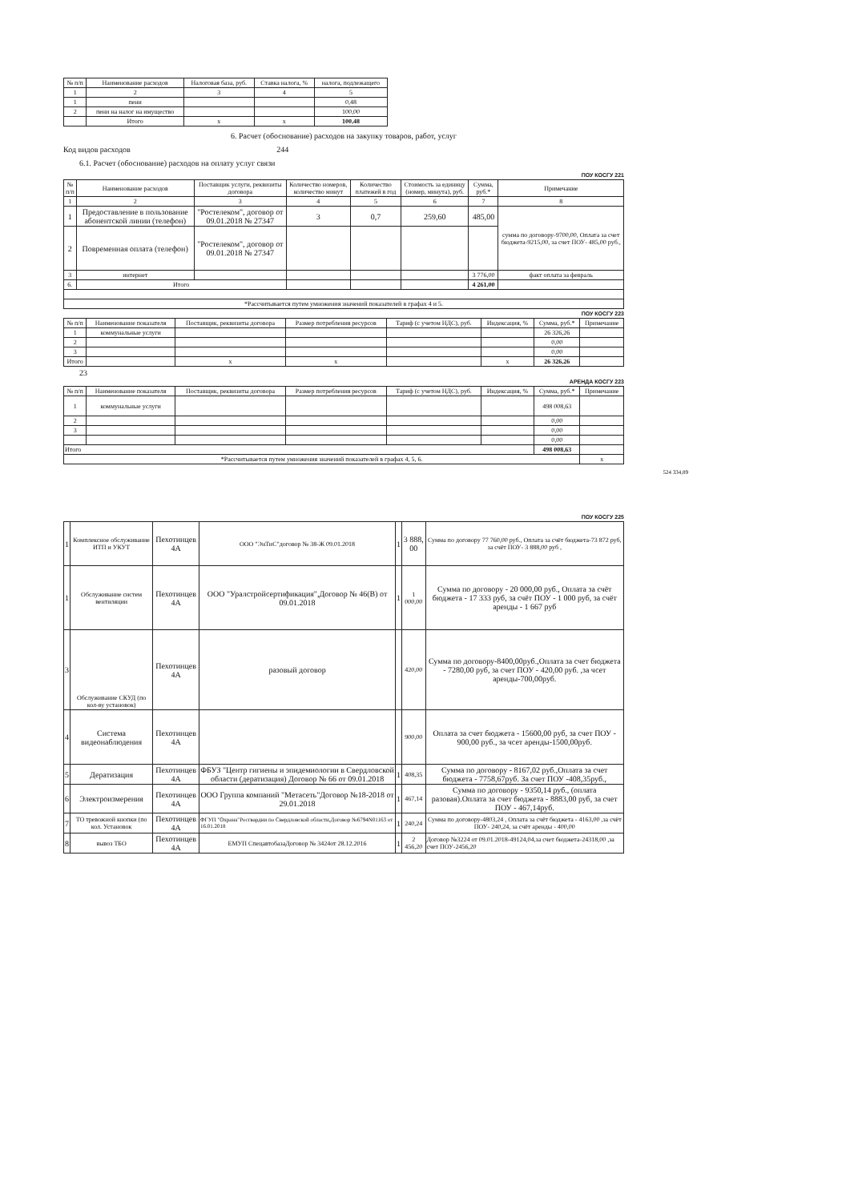| № п/п | Наименование расходов | Налоговая база, руб. | Ставка налога, % | налога, подлежащего |
| --- | --- | --- | --- | --- |
| 1 | 2 | 3 | 4 | 5 |
| 1 | пени | | | 0,48 |
| 2 | пени на налог на имущество | | | 100,00 |
| | Итого | х | х | 100,48 |
6. Расчет (обоснование) расходов на закупку товаров, работ, услуг
Код видов расходов 244
6.1. Расчет (обоснование) расходов на оплату услуг связи
ПОУ КОСГУ 221
| № п/п | Наименование расходов | Поставщик услуги, реквизиты договора | Количество номеров, количество минут | Количество платежей в год | Стоимость за единицу (номер, минута), руб. | Сумма, руб.* | Примечание |
| --- | --- | --- | --- | --- | --- | --- | --- |
| 1 | 2 | 3 | 4 | 5 | 6 | 7 | 8 |
| 1 | Предоставление в пользование абонентской линии (телефон) | "Ростелеком", договор от 09.01.2018 № 27347 | 3 | 0,7 | 259,60 | 485,00 | сумма по договору-9700,00, Оплата за счет бюджета-9215,00, за счет ПОУ- 485,00 руб., |
| 2 | Повременная оплата (телефон) | "Ростелеком", договор от 09.01.2018 № 27347 | | | | | |
| 3 | интернет | | | | | 3 776,00 | факт оплата за февраль |
| 6. | Итого | | | | | 4 261,00 | |
| *Рассчитывается путем умножения значений показателей в графах 4 и 5. | | | | | | | |
ПОУ КОСГУ 223
| № п/п | Наименование показателя | Поставщик, реквизиты договора | Размер потребления ресурсов | Тариф (с учетом НДС), руб. | Индексация, % | Сумма, руб.* | Примечание |
| --- | --- | --- | --- | --- | --- | --- | --- |
| 1 | коммунальные услуги | | | | | 26 326,26 | |
| 2 | | | | | | 0,00 | |
| 3 | | | | | | 0,00 | |
| Итого | | х | х | | х | 26 326,26 | |
23
АРЕНДА КОСГУ 223
| № п/п | Наименование показателя | Поставщик, реквизиты договора | Размер потребления ресурсов | Тариф (с учетом НДС), руб. | Индексация, % | Сумма, руб.* | Примечание |
| --- | --- | --- | --- | --- | --- | --- | --- |
| 1 | коммунальные услуги | | | | | 498 008,63 | |
| 2 | | | | | | 0,00 | |
| 3 | | | | | | 0,00 | |
| | | | | | | 0,00 | |
| Итого | | | | | | 498 008,63 | |
| *Рассчитывается путем умножения значений показателей в графах 4, 5, 6. | | | | | | | х |
524 334,89
ПОУ КОСГУ 225
| 1 | Комплексное обслуживание ИТП и УКУТ | Пехотинцев 4А | ООО "ЭнТиС"договор № 38-Ж 09.01.2018 | 1 | 3 888, 00 | Сумма по договору 77 760,00 руб., Оплата за счёт бюджета-73 872 руб, за счёт ПОУ- 3 888,00 руб , |
| 1 | Обслуживание систем вентиляции | Пехотинцев 4А | ООО "Уралстройсертификация",Договор № 46(В) от 09.01.2018 | 1 | 1 000,00 | Сумма по договору - 20 000,00 руб., Оплата за счёт бюджета - 17 333 руб, за счёт ПОУ - 1 000 руб, за счёт аренды - 1 667 руб |
| 3 | Обслуживание СКУД (по кол-ву установок) | Пехотинцев 4А | разовый договор | | 420,00 | Сумма по договору-8400,00руб.,Оплата за счет бюджета - 7280,00 руб, за счет ПОУ - 420,00 руб. ,за чсет аренды-700,00руб. |
| 4 | Система видеонаблюдения | Пехотинцев 4А | | | 900,00 | Оплата за счет бюджета - 15600,00 руб, за счет ПОУ - 900,00 руб., за чсет аренды-1500,00руб. |
| 5 | Дератизация | Пехотинцев 4А | ФБУЗ "Центр гигиены и эпидемиологии в Свердловской области (дератизация) Договор № 66 от 09.01.2018 | 1 | 408,35 | Сумма по договору - 8167,02 руб.,Оплата за счет бюджета - 7758,67руб. За счет ПОУ -408,35руб., |
| 6 | Электроизмерения | Пехотинцев 4А | ООО Группа компаний "Метасеть"Договор №18-2018 от 29.01.2018 | 1 | 467,14 | Сумма по договору - 9350,14 руб., (оплата разовая).Оплата за счет бюджета - 8883,00 руб, за счет ПОУ - 467,14руб. |
| 7 | ТО тревожной кнопки (по кол. Установок | Пехотинцев 4А | ФГУП "Охрана"Росгвардии по Свердловской области,Договор №6794N01163 от 16.01.2018 | 1 | 240,24 | Сумма по договору-4803,24 , Оплата за счёт бюджета - 4163,00 ,за счёт ПОУ- 240,24, за счёт аренды - 400,00 |
| 8 | вывоз ТБО | Пехотинцев 4А | ЕМУП СпецавтобазаДоговор № 3424от 28.12.2016 | 1 | 2 456,20 | Договор №3224 от 09.01.2018-49124,04,за счет бюджета-24318,00 ,за счет ПОУ-2456,20 |